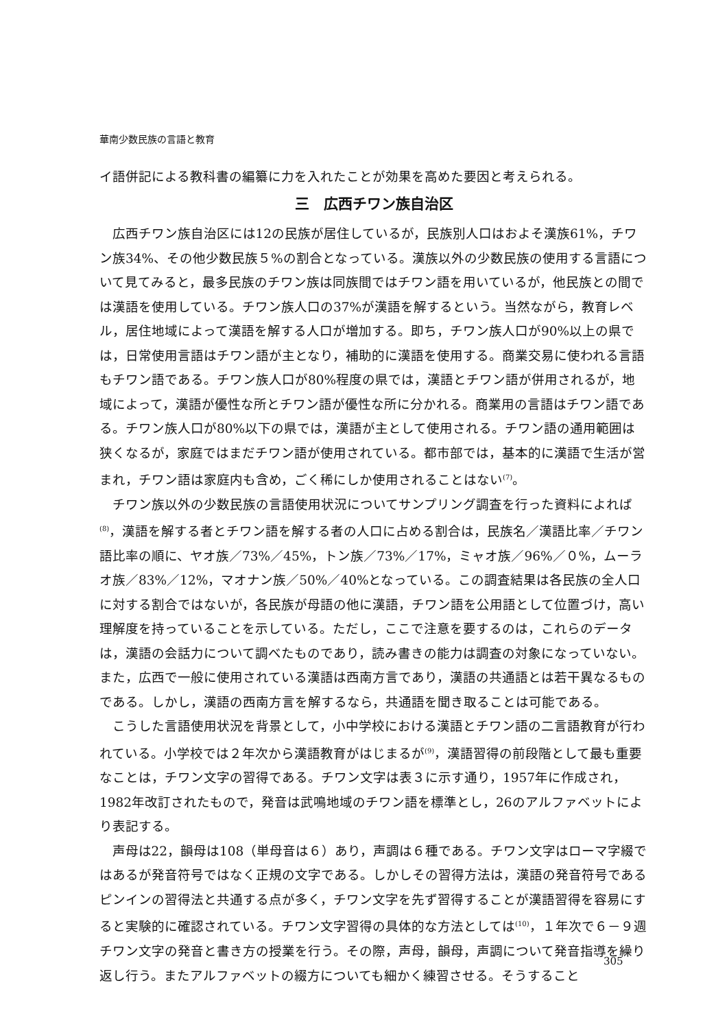華南少数民族の言語と教育
イ語併記による教科書の編纂に力を入れたことが効果を高めた要因と考えられる。
三　広西チワン族自治区
広西チワン族自治区には12の民族が居住しているが，民族別人口はおよそ漢族61%，チワン族34%、その他少数民族５%の割合となっている。漢族以外の少数民族の使用する言語について見てみると，最多民族のチワン族は同族間ではチワン語を用いているが，他民族との間では漢語を使用している。チワン族人口の37%が漢語を解するという。当然ながら，教育レベル，居住地域によって漢語を解する人口が増加する。即ち，チワン族人口が90%以上の県では，日常使用言語はチワン語が主となり，補助的に漢語を使用する。商業交易に使われる言語もチワン語である。チワン族人口が80%程度の県では，漢語とチワン語が併用されるが，地域によって，漢語が優性な所とチワン語が優性な所に分かれる。商業用の言語はチワン語である。チワン族人口が80%以下の県では，漢語が主として使用される。チワン語の通用範囲は狭くなるが，家庭ではまだチワン語が使用されている。都市部では，基本的に漢語で生活が営まれ，チワン語は家庭内も含め，ごく稀にしか使用されることはない<sup>(7)</sup>。
チワン族以外の少数民族の言語使用状況についてサンプリング調査を行った資料によれば<sup>(8)</sup>，漢語を解する者とチワン語を解する者の人口に占める割合は，民族名／漢語比率／チワン語比率の順に、ヤオ族／73%／45%，トン族／73%／17%，ミャオ族／96%／０%，ムーラオ族／83%／12%，マオナン族／50%／40%となっている。この調査結果は各民族の全人口に対する割合ではないが，各民族が母語の他に漢語，チワン語を公用語として位置づけ，高い理解度を持っていることを示している。ただし，ここで注意を要するのは，これらのデータは，漢語の会話力について調べたものであり，読み書きの能力は調査の対象になっていない。また，広西で一般に使用されている漢語は西南方言であり，漢語の共通語とは若干異なるものである。しかし，漢語の西南方言を解するなら，共通語を聞き取ることは可能である。
こうした言語使用状況を背景として，小中学校における漢語とチワン語の二言語教育が行われている。小学校では２年次から漢語教育がはじまるが<sup>(9)</sup>，漢語習得の前段階として最も重要なことは，チワン文字の習得である。チワン文字は表３に示す通り，1957年に作成され，1982年改訂されたもので，発音は武鳴地域のチワン語を標準とし，26のアルファベットにより表記する。
声母は22，韻母は108（単母音は６）あり，声調は６種である。チワン文字はローマ字綴ではあるが発音符号ではなく正規の文字である。しかしその習得方法は，漢語の発音符号であるピンインの習得法と共通する点が多く，チワン文字を先ず習得することが漢語習得を容易にすると実験的に確認されている。チワン文字習得の具体的な方法としては<sup>(10)</sup>，１年次で６－９週チワン文字の発音と書き方の授業を行う。その際，声母，韻母，声調について発音指導を繰り返し行う。またアルファベットの綴方についても細かく練習させる。そうすること
305